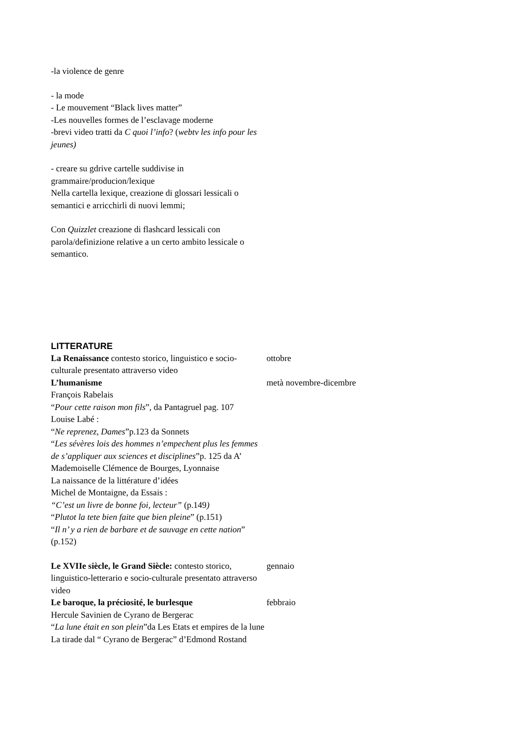-la violence de genre
- la mode
- Le mouvement “Black lives matter”
-Les nouvelles formes de l’esclavage moderne
-brevi video tratti da C quoi l’info? (webtv les info pour les jeunes)
- creare su gdrive cartelle suddivise in grammaire/producion/lexique
Nella cartella lexique, creazione di glossari lessicali o semantici e arricchirli di nuovi lemmi;
Con Quizzlet creazione di flashcard lessicali con parola/definizione relative a un certo ambito lessicale o semantico.
LITTERATURE
La Renaissance contesto storico, linguistico e socio-culturale presentato attraverso video
ottobre
L’humanisme
François Rabelais
“Pour cette raison mon fils”, da Pantagruel pag. 107
Louise Labé :
“Ne reprenez, Dames”p.123 da Sonnets
“Les sévères lois des hommes n’empechent plus les femmes de s’appliquer aux sciences et disciplines”p. 125 da A’ Mademoiselle Clémence de Bourges, Lyonnaise
La naissance de la littérature d’idées
Michel de Montaigne, da Essais :
“C’est un livre de bonne foi, lecteur” (p.149)
“Plutot la tete bien faite que bien pleine” (p.151)
“Il n’ y a rien de barbare et de sauvage en cette nation” (p.152)
metà novembre-dicembre
Le XVIIe siècle, le Grand Siècle: contesto storico, linguistico-letterario e socio-culturale presentato attraverso video
gennaio
Le baroque, la préciosité, le burlesque
Hercule Savinien de Cyrano de Bergerac
“La lune était en son plein”da Les Etats et empires de la lune
La tirade dal “ Cyrano de Bergerac” d’Edmond Rostand
febbraio